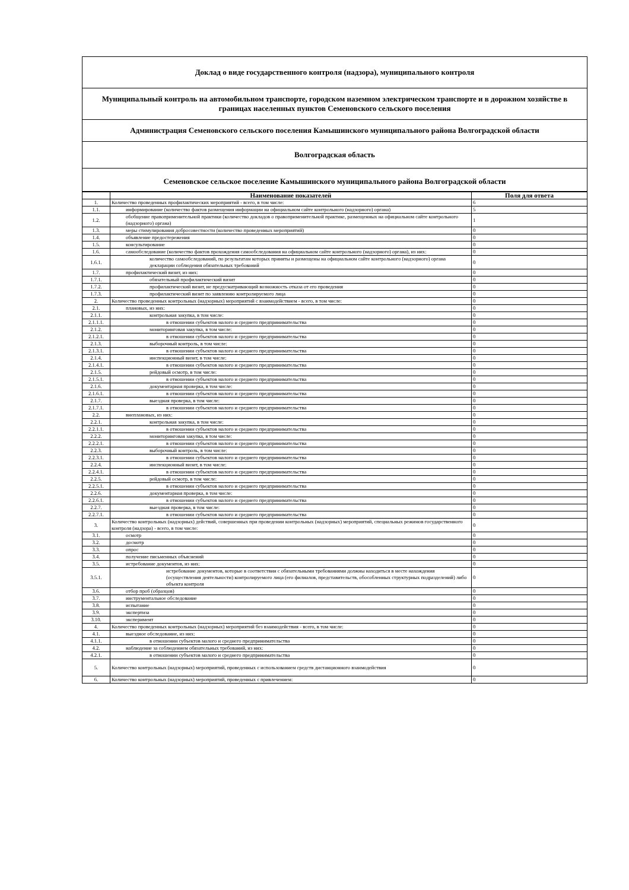Доклад о виде государственного контроля (надзора), муниципального контроля
Муниципальный контроль на автомобильном транспорте, городском наземном электрическом транспорте и в дорожном хозяйстве в границах населенных пунктов Семеновского сельского поселения
Администрация Семеновского сельского поселения Камышинского муниципального района Волгоградской области
Волгоградская область
Семеновское сельское поселение Камышинского муниципального района Волгоградской области
| | Наименование показателей | Поля для ответа |
| --- | --- | --- |
| 1. | Количество проведенных профилактических мероприятий - всего, в том числе: | 6 |
| 1.1. | информирование (количество фактов размещения информации на официальном сайте контрольного (надзорного) органа) | 5 |
| 1.2. | обобщение правоприменительной практики (количество докладов о правоприменительной практике, размещенных на официальном сайте контрольного (надзорного) органа) | 1 |
| 1.3. | меры стимулирования добросовестности (количество проведенных мероприятий) | 0 |
| 1.4. | объявление предостережения | 0 |
| 1.5. | консультирование | 0 |
| 1.6. | самообследование (количество фактов прохождения самообследования на официальном сайте контрольного (надзорного) органа), из них: | 0 |
| 1.6.1. | количество самообследований, по результатам которых приняты и размещены на официальном сайте контрольного (надзорного) органа декларации соблюдения обязательных требований | 0 |
| 1.7. | профилактический визит, из них: | 0 |
| 1.7.1. | обязательный профилактический визит | 0 |
| 1.7.2. | профилактический визит, не предусматривающий возможность отказа от его проведения | 0 |
| 1.7.3. | профилактический визит по заявлению контролируемого лица | 0 |
| 2. | Количество проведенных контрольных (надзорных) мероприятий с взаимодействием - всего, в том числе: | 0 |
| 2.1. | плановых, из них: | 0 |
| 2.1.1. | контрольная закупка, в том числе: | 0 |
| 2.1.1.1. | в отношении субъектов малого и среднего предпринимательства | 0 |
| 2.1.2. | мониторинговая закупка, в том числе: | 0 |
| 2.1.2.1. | в отношении субъектов малого и среднего предпринимательства | 0 |
| 2.1.3. | выборочный контроль, в том числе: | 0 |
| 2.1.3.1. | в отношении субъектов малого и среднего предпринимательства | 0 |
| 2.1.4. | инспекционный визит, в том числе: | 0 |
| 2.1.4.1. | в отношении субъектов малого и среднего предпринимательства | 0 |
| 2.1.5. | рейдовый осмотр, в том числе: | 0 |
| 2.1.5.1. | в отношении субъектов малого и среднего предпринимательства | 0 |
| 2.1.6. | документарная проверка, в том числе: | 0 |
| 2.1.6.1. | в отношении субъектов малого и среднего предпринимательства | 0 |
| 2.1.7. | выездная проверка, в том числе: | 0 |
| 2.1.7.1. | в отношении субъектов малого и среднего предпринимательства | 0 |
| 2.2. | внеплановых, из них: | 0 |
| 2.2.1. | контрольная закупка, в том числе: | 0 |
| 2.2.1.1. | в отношении субъектов малого и среднего предпринимательства | 0 |
| 2.2.2. | мониторинговая закупка, в том числе: | 0 |
| 2.2.2.1. | в отношении субъектов малого и среднего предпринимательства | 0 |
| 2.2.3. | выборочный контроль, в том числе: | 0 |
| 2.2.3.1. | в отношении субъектов малого и среднего предпринимательства | 0 |
| 2.2.4. | инспекционный визит, в том числе: | 0 |
| 2.2.4.1. | в отношении субъектов малого и среднего предпринимательства | 0 |
| 2.2.5. | рейдовый осмотр, в том числе: | 0 |
| 2.2.5.1. | в отношении субъектов малого и среднего предпринимательства | 0 |
| 2.2.6. | документарная проверка, в том числе: | 0 |
| 2.2.6.1. | в отношении субъектов малого и среднего предпринимательства | 0 |
| 2.2.7. | выездная проверка, в том числе: | 0 |
| 2.2.7.1. | в отношении субъектов малого и среднего предпринимательства | 0 |
| 3. | Количество контрольных (надзорных) действий, совершенных при проведении контрольных (надзорных) мероприятий, специальных режимов государственного контроля (надзора) - всего, в том числе: | 0 |
| 3.1. | осмотр | 0 |
| 3.2. | досмотр | 0 |
| 3.3. | опрос | 0 |
| 3.4. | получение письменных объяснений | 0 |
| 3.5. | истребование документов, из них: | 0 |
| 3.5.1. | истребование документов, которые в соответствии с обязательными требованиями должны находиться в месте нахождения (осуществления деятельности) контролируемого лица (его филиалов, представительств, обособленных структурных подразделений) либо объекта контроля | 0 |
| 3.6. | отбор проб (образцов) | 0 |
| 3.7. | инструментальное обследование | 0 |
| 3.8. | испытание | 0 |
| 3.9. | экспертиза | 0 |
| 3.10. | эксперимент | 0 |
| 4. | Количество проведенных контрольных (надзорных) мероприятий без взаимодействия - всего, в том числе: | 0 |
| 4.1. | выездное обследование, из них: | 0 |
| 4.1.1. | в отношении субъектов малого и среднего предпринимательства | 0 |
| 4.2. | наблюдение за соблюдением обязательных требований, из них: | 0 |
| 4.2.1. | в отношении субъектов малого и среднего предпринимательства | 0 |
| 5. | Количество контрольных (надзорных) мероприятий, проведенных с использованием средств дистанционного взаимодействия | 0 |
| 6. | Количество контрольных (надзорных) мероприятий, проведенных с привлечением: | 0 |